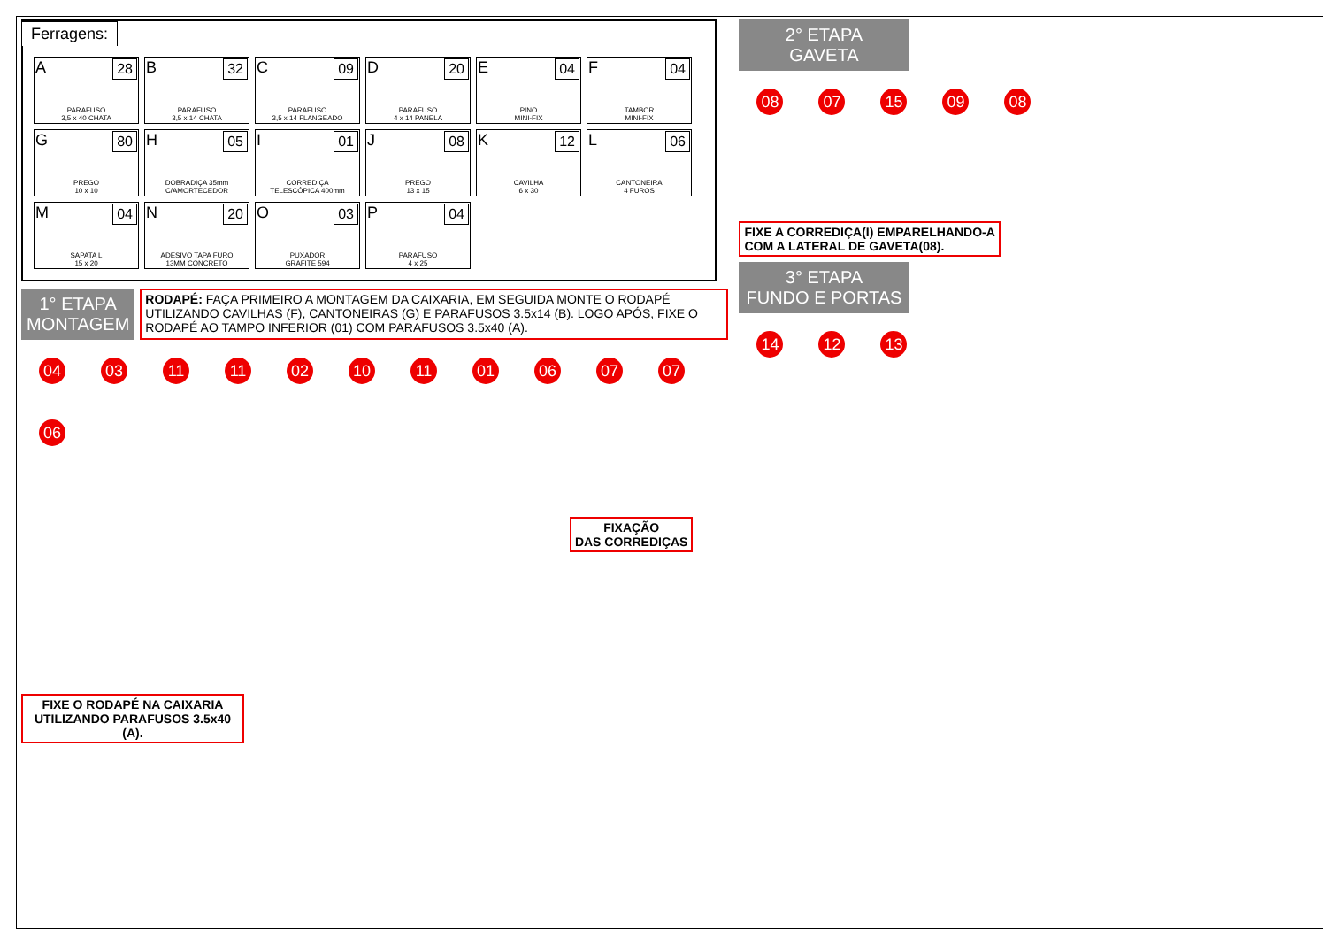Ferragens:
| A 28 PARAFUSO 3,5 x 40 CHATA | B 32 PARAFUSO 3,5 x 14 CHATA | C 09 PARAFUSO 3,5 x 14 FLANGEADO | D 20 PARAFUSO 4 x 14 PANELA | E 04 PINO MINI-FIX | F 04 TAMBOR MINI-FIX |
| G 80 PREGO 10 x 10 | H 05 DOBRADIÇA 35mm C/AMORTECEDOR | I 01 CORREDIÇA TELESCÓPICA 400mm | J 08 PREGO 13 x 15 | K 12 CAVILHA 6 x 30 | L 06 CANTONEIRA 4 FUROS |
| M 04 SAPATA L 15 x 20 | N 20 ADESIVO TAPA FURO 13MM CONCRETO | O 03 PUXADOR GRAFITE 594 | P 04 PARAFUSO 4 x 25 | | |
1° ETAPA
MONTAGEM
RODAPÉ: FAÇA PRIMEIRO A MONTAGEM DA CAIXARIA, EM SEGUIDA MONTE O RODAPÉ UTILIZANDO CAVILHAS (F), CANTONEIRAS (G) E PARAFUSOS 3.5x14 (B). LOGO APÓS, FIXE O RODAPÉ AO TAMPO INFERIOR (01) COM PARAFUSOS 3.5x40 (A).
04 03 11 11 02 10 11 01 06 07 07 06
FIXAÇÃO
DAS CORREDIÇAS
FIXE O RODAPÉ NA CAIXARIA UTILIZANDO PARAFUSOS 3.5x40 (A).
2° ETAPA
GAVETA
08 07 15 09 08
FIXE A CORREDIÇA(I) EMPARELHANDO-A
COM A LATERAL DE GAVETA(08).
3° ETAPA
FUNDO E PORTAS
14 12 13